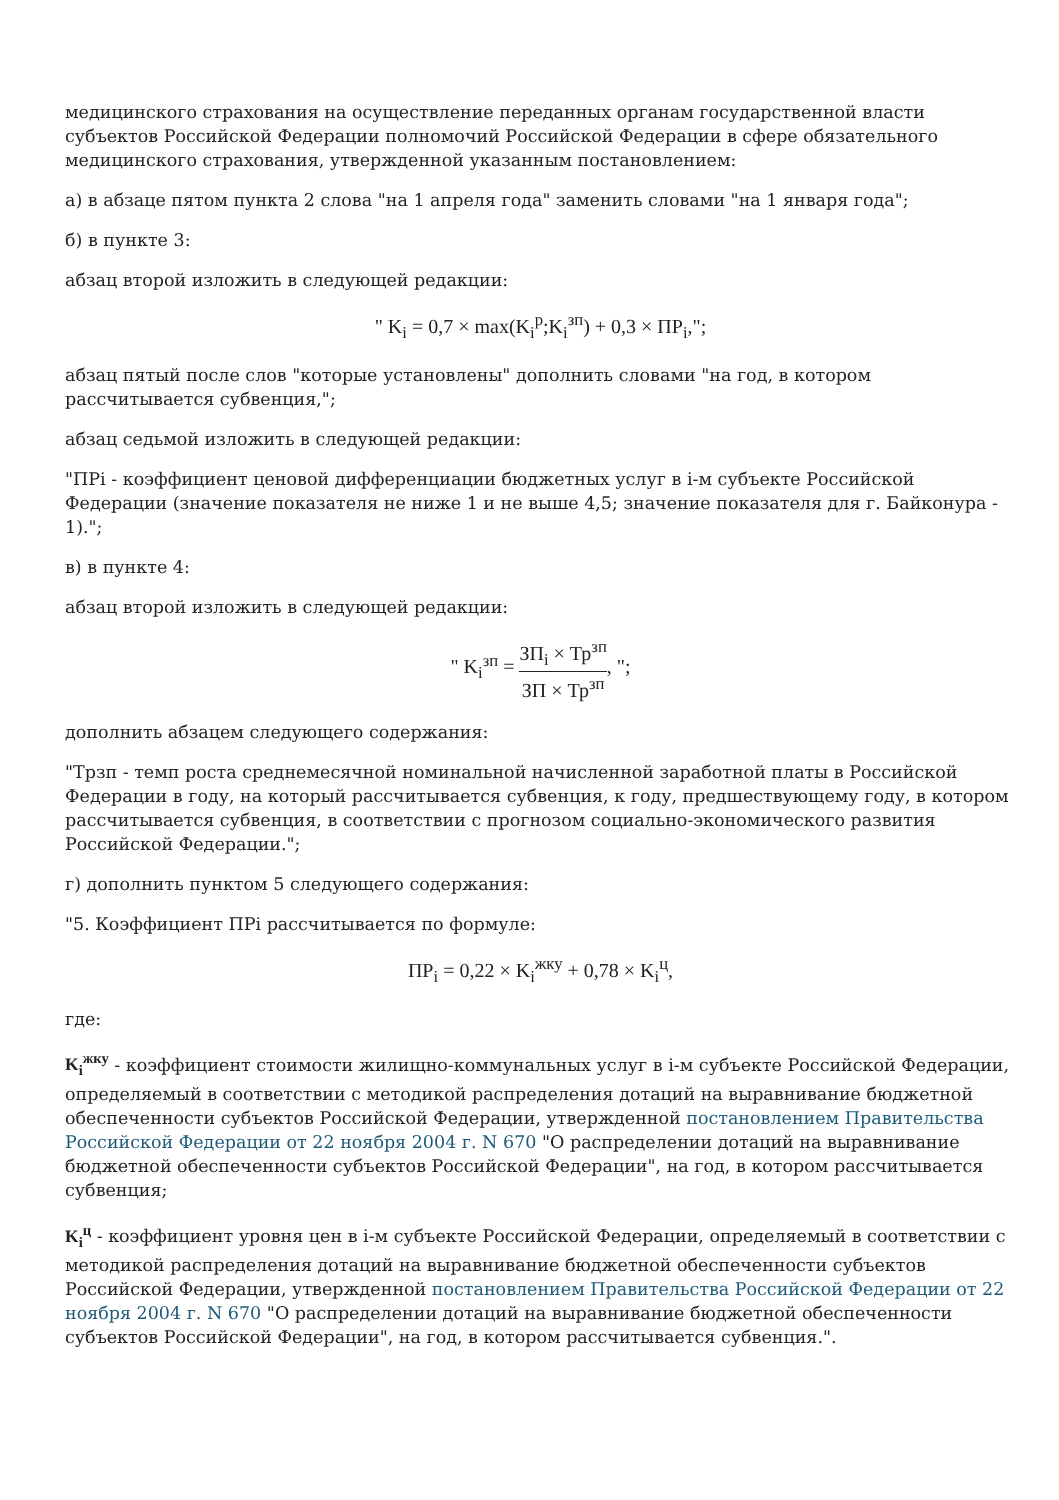медицинского страхования на осуществление переданных органам государственной власти субъектов Российской Федерации полномочий Российской Федерации в сфере обязательного медицинского страхования, утвержденной указанным постановлением:
а) в абзаце пятом пункта 2 слова "на 1 апреля года" заменить словами "на 1 января года";
б) в пункте 3:
абзац второй изложить в следующей редакции:
" K<sub>i</sub> = 0,7 × max(K<sub>i</sub><sup>p</sup>;K<sub>i</sub><sup>зп</sup>) + 0,3 × ПР<sub>i</sub>,";
абзац пятый после слов "которые установлены" дополнить словами "на год, в котором рассчитывается субвенция,";
абзац седьмой изложить в следующей редакции:
"ПРi - коэффициент ценовой дифференциации бюджетных услуг в i-м субъекте Российской Федерации (значение показателя не ниже 1 и не выше 4,5; значение показателя для г. Байконура - 1).";
в) в пункте 4:
абзац второй изложить в следующей редакции:
" K<sub>i</sub><sup>зп</sup> = ЗП<sub>i</sub> × Тр<sup>зп</sup> ЗП × Тр<sup>зп</sup>, ";
дополнить абзацем следующего содержания:
"Трзп - темп роста среднемесячной номинальной начисленной заработной платы в Российской Федерации в году, на который рассчитывается субвенция, к году, предшествующему году, в котором рассчитывается субвенция, в соответствии с прогнозом социально-экономического развития Российской Федерации.";
г) дополнить пунктом 5 следующего содержания:
"5. Коэффициент ПРi рассчитывается по формуле:
ПР<sub>i</sub> = 0,22 × K<sub>i</sub><sup>жку</sup> + 0,78 × K<sub>i</sub><sup>ц</sup>,
где:
K<sub>i</sub><sup>жку</sup> - коэффициент стоимости жилищно-коммунальных услуг в i-м субъекте Российской Федерации, определяемый в соответствии с методикой распределения дотаций на выравнивание бюджетной обеспеченности субъектов Российской Федерации, утвержденной постановлением Правительства Российской Федерации от 22 ноября 2004 г. N 670 "О распределении дотаций на выравнивание бюджетной обеспеченности субъектов Российской Федерации", на год, в котором рассчитывается субвенция;
K<sub>i</sub><sup>ц</sup> - коэффициент уровня цен в i-м субъекте Российской Федерации, определяемый в соответствии с методикой распределения дотаций на выравнивание бюджетной обеспеченности субъектов Российской Федерации, утвержденной постановлением Правительства Российской Федерации от 22 ноября 2004 г. N 670 "О распределении дотаций на выравнивание бюджетной обеспеченности субъектов Российской Федерации", на год, в котором рассчитывается субвенция.".